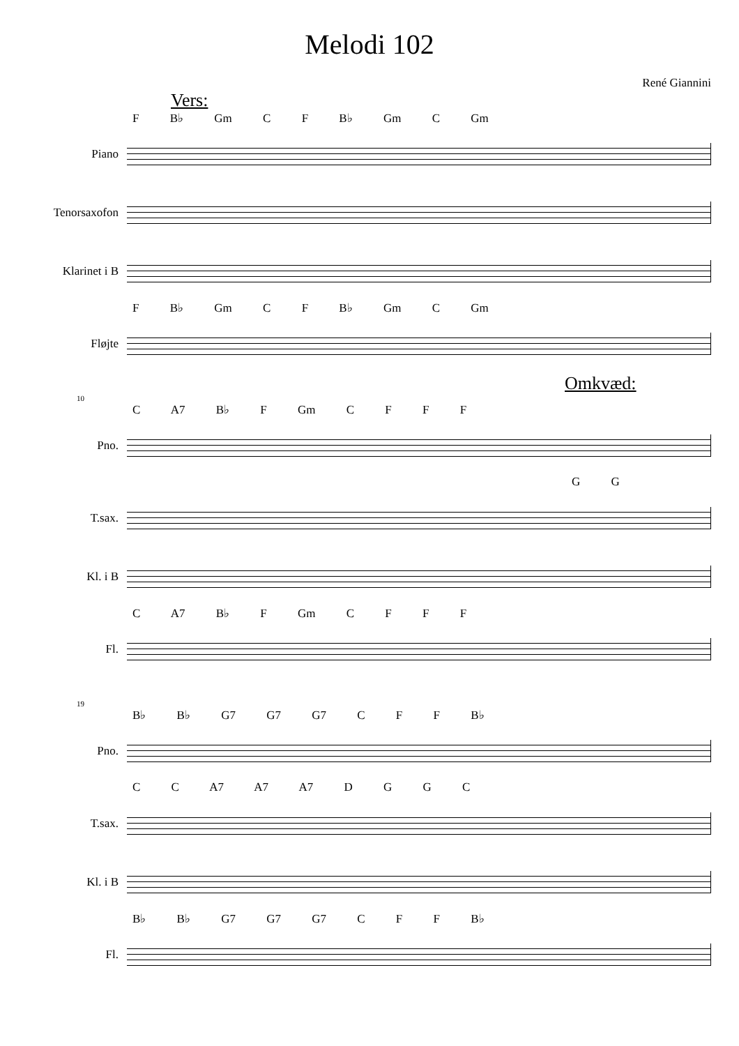Melodi 102
René Giannini
Vers:
F B♭ Gm C F B♭ Gm C Gm
Piano
Tenorsaxofon
Klarinet i B
F B♭ Gm C F B♭ Gm C Gm
Fløjte
Omkvæd:
10
C A7 B♭ F Gm C F F F
Pno.
G G
T.sax.
Kl. i B
C A7 B♭ F Gm C F F F
Fl.
19
B♭ B♭ G7 G7 G7 C F F B♭
Pno.
C C A7 A7 A7 D G G C
T.sax.
Kl. i B
B♭ B♭ G7 G7 G7 C F F B♭
Fl.